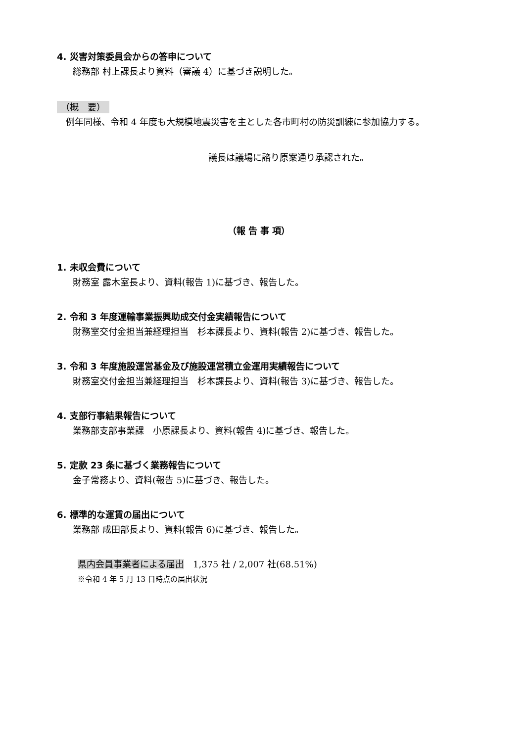4. 災害対策委員会からの答申について
総務部 村上課長より資料（審議 4）に基づき説明した。
（概　要）
　例年同様、令和 4 年度も大規模地震災害を主とした各市町村の防災訓練に参加協力する。
議長は議場に諮り原案通り承認された。
（報 告 事 項）
1. 未収会費について
財務室 露木室長より、資料(報告 1)に基づき、報告した。
2. 令和 3 年度運輸事業振興助成交付金実績報告について
財務室交付金担当兼経理担当　杉本課長より、資料(報告 2)に基づき、報告した。
3. 令和 3 年度施設運営基金及び施設運営積立金運用実績報告について
財務室交付金担当兼経理担当　杉本課長より、資料(報告 3)に基づき、報告した。
4. 支部行事結果報告について
業務部支部事業課　小原課長より、資料(報告 4)に基づき、報告した。
5. 定款 23 条に基づく業務報告について
金子常務より、資料(報告 5)に基づき、報告した。
6. 標準的な運賃の届出について
業務部 成田部長より、資料(報告 6)に基づき、報告した。
県内会員事業者による届出　1,375 社 / 2,007 社(68.51%)
※令和 4 年 5 月 13 日時点の届出状況